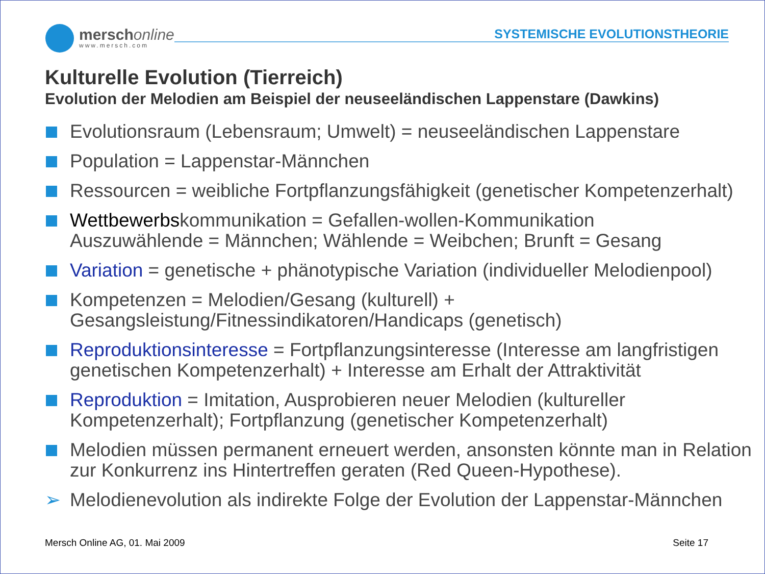merschonline
www.mersch.com
SYSTEMISCHE EVOLUTIONSTHEORIE
Kulturelle Evolution (Tierreich)
Evolution der Melodien am Beispiel der neuseeländischen Lappenstare (Dawkins)
Evolutionsraum (Lebensraum; Umwelt) = neuseeländischen Lappenstare
Population = Lappenstar-Männchen
Ressourcen = weibliche Fortpflanzungsfähigkeit (genetischer Kompetenzerhalt)
Wettbewerbskommunikation = Gefallen-wollen-Kommunikation
Auszuwählende = Männchen; Wählende = Weibchen; Brunft = Gesang
Variation = genetische + phänotypische Variation (individueller Melodienpool)
Kompetenzen = Melodien/Gesang (kulturell) +
Gesangsleistung/Fitnessindikatoren/Handicaps (genetisch)
Reproduktionsinteresse = Fortpflanzungsinteresse (Interesse am langfristigen genetischen Kompetenzerhalt) + Interesse am Erhalt der Attraktivität
Reproduktion = Imitation, Ausprobieren neuer Melodien (kultureller Kompetenzerhalt); Fortpflanzung (genetischer Kompetenzerhalt)
Melodien müssen permanent erneuert werden, ansonsten könnte man in Relation zur Konkurrenz ins Hintertreffen geraten (Red Queen-Hypothese).
➢ Melodienevolution als indirekte Folge der Evolution der Lappenstar-Männchen
Mersch Online AG, 01. Mai 2009 Seite 17